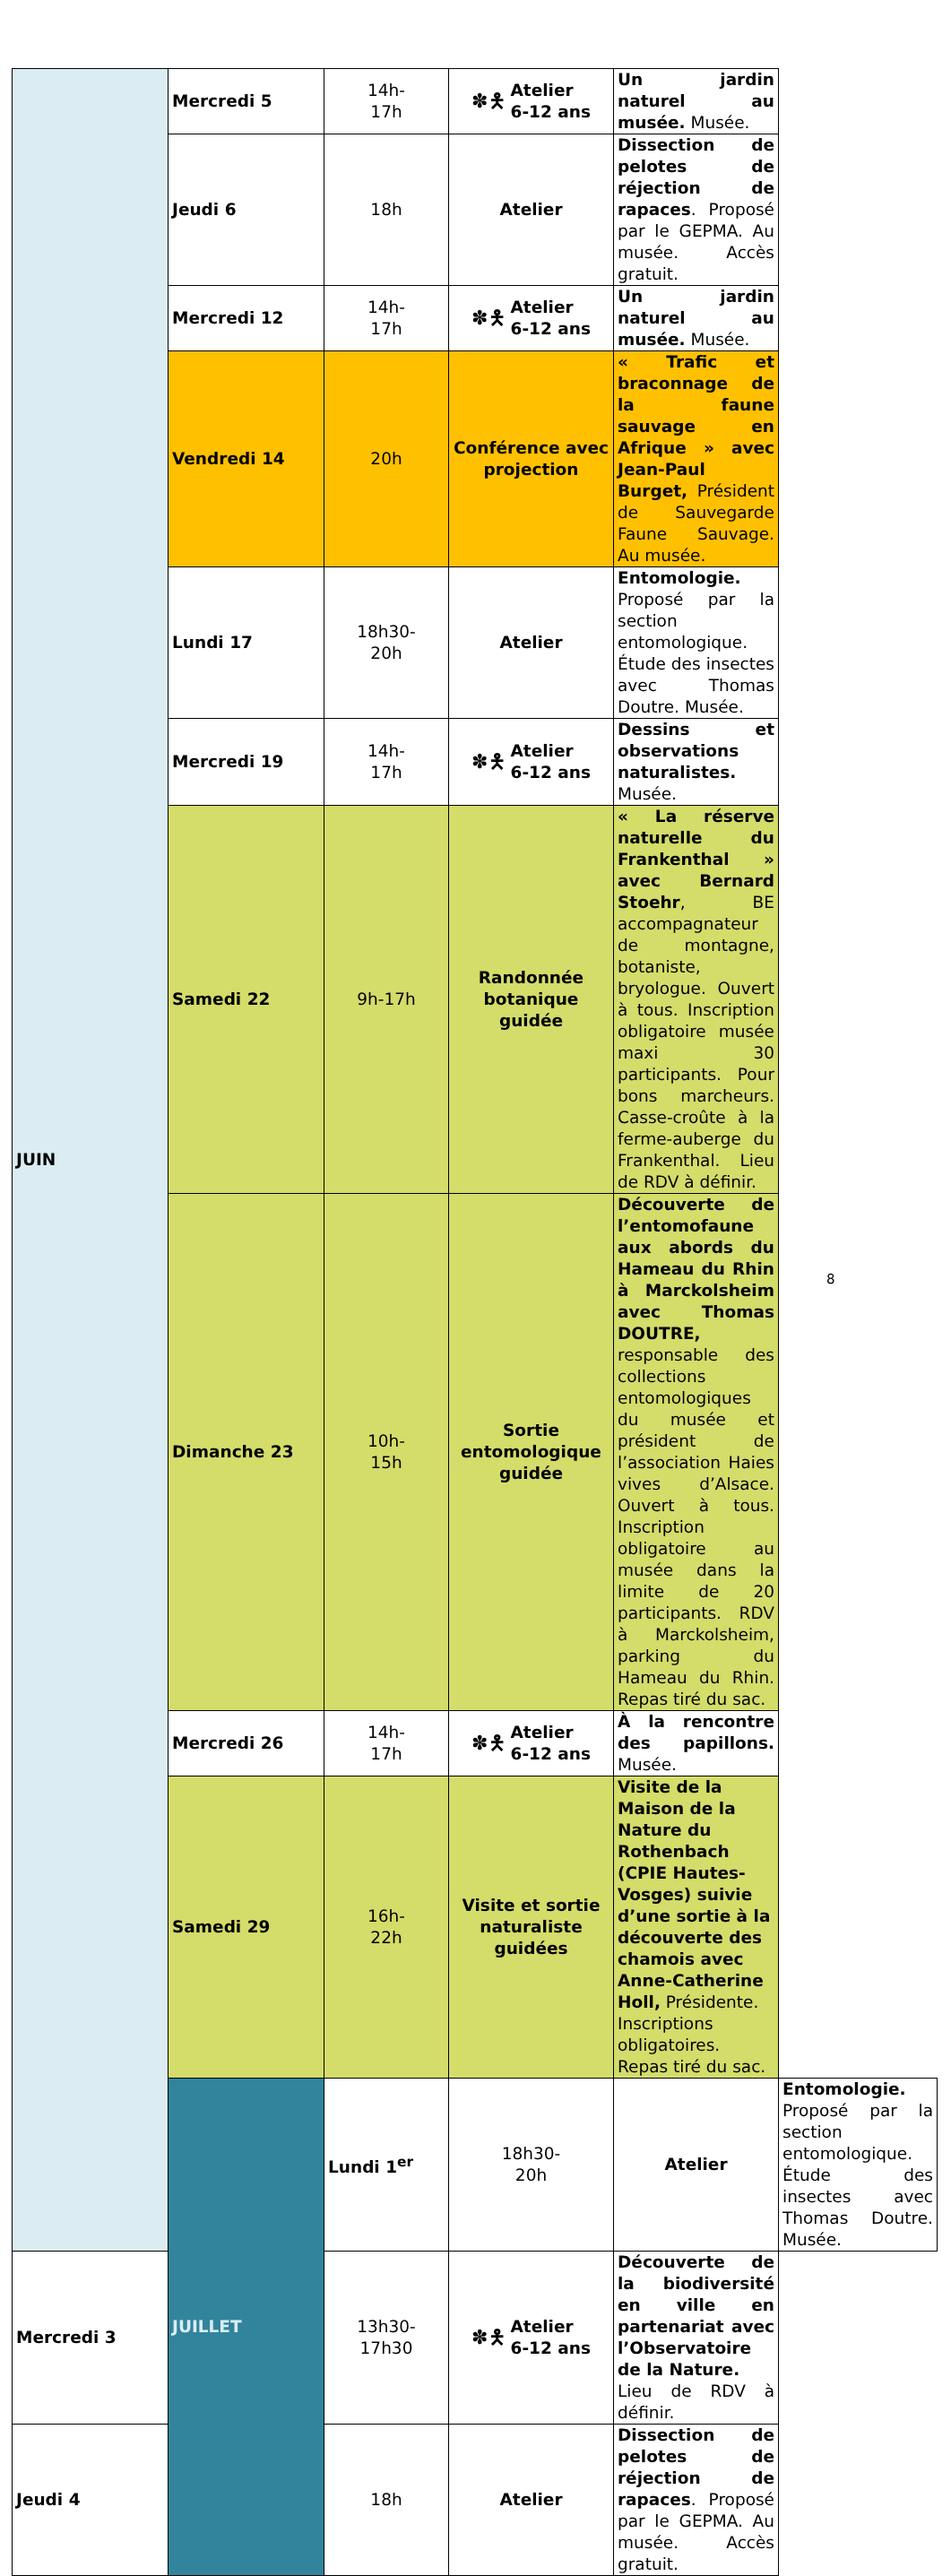| JUIN | Mercredi 5 | 14h- 17h | ✽🯅 Atelier 6-12 ans | Un jardin naturel au musée. Musée. | |
| | Jeudi 6 | 18h | Atelier | Dissection de pelotes de réjection de rapaces . Proposé par le GEPMA. Au musée. Accès gratuit. | |
| | Mercredi 12 | 14h- 17h | ✽🯅 Atelier 6-12 ans | Un jardin naturel au musée. Musée. | |
| | Vendredi 14 | 20h | Conférence avec projection | « Trafic et braconnage de la faune sauvage en Afrique » avec Jean-Paul Burget, Président de Sauvegarde Faune Sauvage. Au musée. | |
| | Lundi 17 | 18h30- 20h | Atelier | Entomologie. Proposé par la section entomologique. Étude des insectes avec Thomas Doutre. Musée. | |
| | Mercredi 19 | 14h- 17h | ✽🯅 Atelier 6-12 ans | Dessins et observations naturalistes. Musée. | |
| | Samedi 22 | 9h-17h | Randonnée botanique guidée | « La réserve naturelle du Frankenthal » avec Bernard Stoehr , BE accompagnateur de montagne, botaniste, bryologue. Ouvert à tous. Inscription obligatoire musée maxi 30 participants. Pour bons marcheurs. Casse-croûte à la ferme-auberge du Frankenthal. Lieu de RDV à définir. | |
| | Dimanche 23 | 10h- 15h | Sortie entomologique guidée | Découverte de l’entomofaune aux abords du Hameau du Rhin à Marckolsheim avec Thomas DOUTRE, responsable des collections entomologiques du musée et président de l’association Haies vives d’Alsace. Ouvert à tous. Inscription obligatoire au musée dans la limite de 20 participants. RDV à Marckolsheim, parking du Hameau du Rhin. Repas tiré du sac. | |
| | Mercredi 26 | 14h- 17h | ✽🯅 Atelier 6-12 ans | À la rencontre des papillons. Musée. | |
| | Samedi 29 | 16h- 22h | Visite et sortie naturaliste guidées | Visite de la Maison de la Nature du Rothenbach (CPIE Hautes- Vosges) suivie d’une sortie à la découverte des chamois avec Anne-Catherine Holl, Présidente. Inscriptions obligatoires. Repas tiré du sac. | |
| | JUILLET | Lundi 1<sup>er</sup> | 18h30- 20h | Atelier | Entomologie. Proposé par la section entomologique. Étude des insectes avec Thomas Doutre. Musée. |
| Mercredi 3 | | 13h30- 17h30 | ✽🯅 Atelier 6-12 ans | Découverte de la biodiversité en ville en partenariat avec l’Observatoire de la Nature. Lieu de RDV à définir. | |
| Jeudi 4 | | 18h | Atelier | Dissection de pelotes de réjection de rapaces . Proposé par le GEPMA. Au musée. Accès gratuit. | |
8